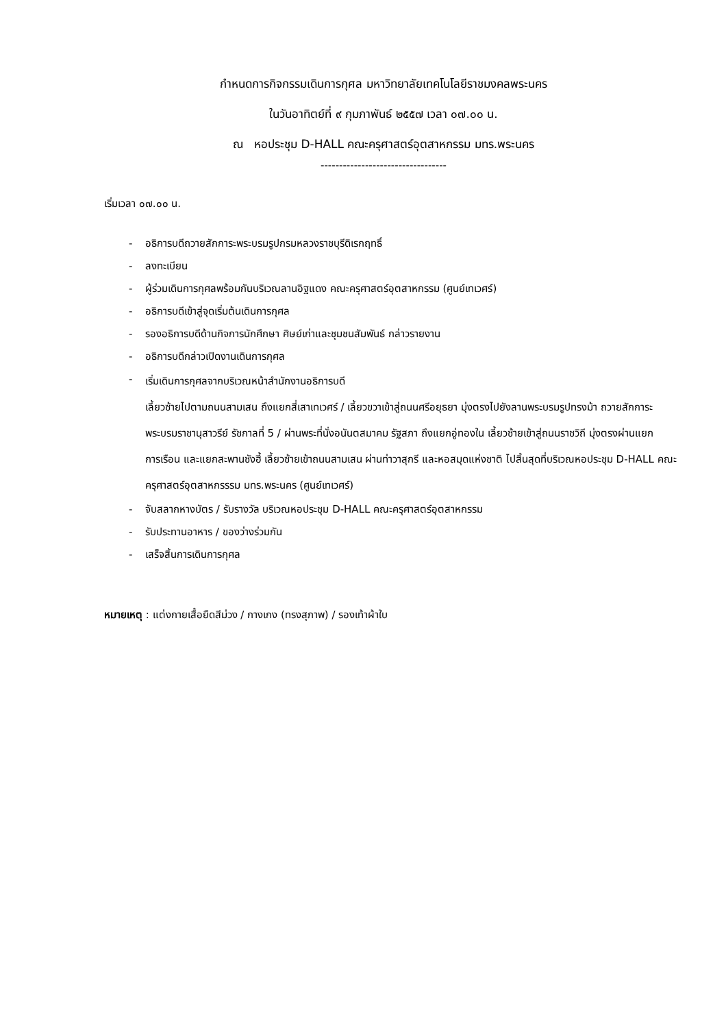กำหนดการกิจกรรมเดินการกุศล มหาวิทยาลัยเทคโนโลยีราชมงคลพระนคร
ในวันอาทิตย์ที่ ๙ กุมภาพันธ์ ๒๕๕๗ เวลา ๐๗.๐๐ น.
ณ หอประชุม D-HALL คณะครุศาสตร์อุตสาหกรรม มทร.พระนคร
----------------------------------
เริ่มเวลา ๐๗.๐๐ น.
- อธิการบดีถวายสักการะพระบรมรูปกรมหลวงราชบุรีดิเรกฤทธิ์
- ลงทะเบียน
- ผู้ร่วมเดินการกุศลพร้อมกันบริเวณลานอิฐแดง คณะครุศาสตร์อุตสาหกรรม (ศูนย์เทเวศร์)
- อธิการบดีเข้าสู่จุดเริ่มต้นเดินการกุศล
- รองอธิการบดีด้านกิจการนักศึกษา ศิษย์เก่าและชุมชนสัมพันธ์ กล่าวรายงาน
- อธิการบดีกล่าวเปิดงานเดินการกุศล
- เริ่มเดินการกุศลจากบริเวณหน้าสำนักงานอธิการบดี
เลี้ยวซ้ายไปตามถนนสามเสน ถึงแยกสี่เสาเทเวศร์ / เลี้ยวขวาเข้าสู่ถนนศรีอยุธยา มุ่งตรงไปยังลานพระบรมรูปทรงม้า ถวายสักการะพระบรมราชานุสาวรีย์ รัชกาลที่ 5 / ผ่านพระที่นั่งอนันตสมาคม รัฐสภา ถึงแยกอู่ทองใน เลี้ยวซ้ายเข้าสู่ถนนราชวิถี มุ่งตรงผ่านแยกการเรือน และแยกสะพานซังฮี้ เลี้ยวซ้ายเข้าถนนสามเสน ผ่านท่าวาสุกรี และหอสมุดแห่งชาติ ไปสิ้นสุดที่บริเวณหอประชุม D-HALL คณะครุศาสตร์อุตสาหกรรรม มทร.พระนคร (ศูนย์เทเวศร์)
- จับสลากหางบัตร / รับรางวัล บริเวณหอประชุม D-HALL คณะครุศาสตร์อุตสาหกรรม
- รับประทานอาหาร / ของว่างร่วมกัน
- เสร็จสิ้นการเดินการกุศล
หมายเหตุ : แต่งกายเสื้อยืดสีม่วง / กางเกง (ทรงสุภาพ) / รองเท้าผ้าใบ